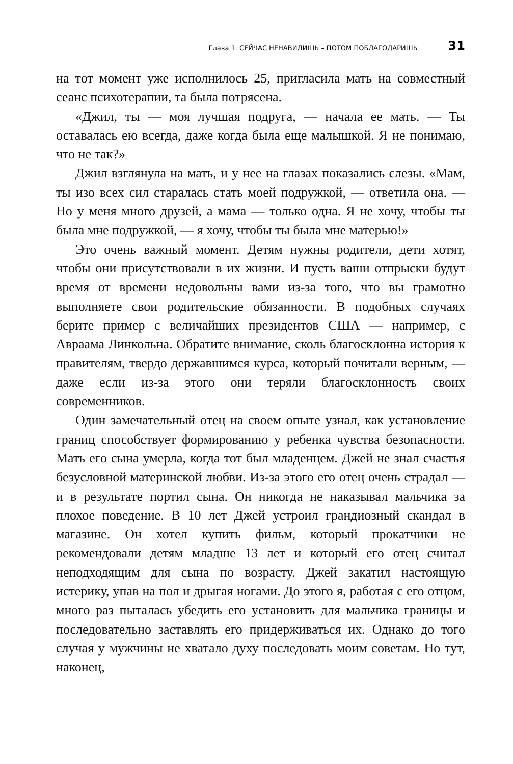Глава 1. СЕЙЧАС НЕНАВИДИШЬ – ПОТОМ ПОБЛАГОДАРИШЬ 31
на тот момент уже исполнилось 25, пригласила мать на совместный сеанс психотерапии, та была потрясена.
«Джил, ты — моя лучшая подруга, — начала ее мать. — Ты оставалась ею всегда, даже когда была еще малышкой. Я не понимаю, что не так?»
Джил взглянула на мать, и у нее на глазах показались слезы. «Мам, ты изо всех сил старалась стать моей подружкой, — ответила она. — Но у меня много друзей, а мама — только одна. Я не хочу, чтобы ты была мне подружкой, — я хочу, чтобы ты была мне матерью!»
Это очень важный момент. Детям нужны родители, дети хотят, чтобы они присутствовали в их жизни. И пусть ваши отпрыски будут время от времени недовольны вами из-за того, что вы грамотно выполняете свои родительские обязанности. В подобных случаях берите пример с величайших президентов США — например, с Авраама Линкольна. Обратите внимание, сколь благосклонна история к правителям, твердо державшимся курса, который почитали верным, — даже если из-за этого они теряли благосклонность своих современников.
Один замечательный отец на своем опыте узнал, как установление границ способствует формированию у ребенка чувства безопасности. Мать его сына умерла, когда тот был младенцем. Джей не знал счастья безусловной материнской любви. Из-за этого его отец очень страдал — и в результате портил сына. Он никогда не наказывал мальчика за плохое поведение. В 10 лет Джей устроил грандиозный скандал в магазине. Он хотел купить фильм, который прокатчики не рекомендовали детям младше 13 лет и который его отец считал неподходящим для сына по возрасту. Джей закатил настоящую истерику, упав на пол и дрыгая ногами. До этого я, работая с его отцом, много раз пыталась убедить его установить для мальчика границы и последовательно заставлять его придерживаться их. Однако до того случая у мужчины не хватало духу последовать моим советам. Но тут, наконец,